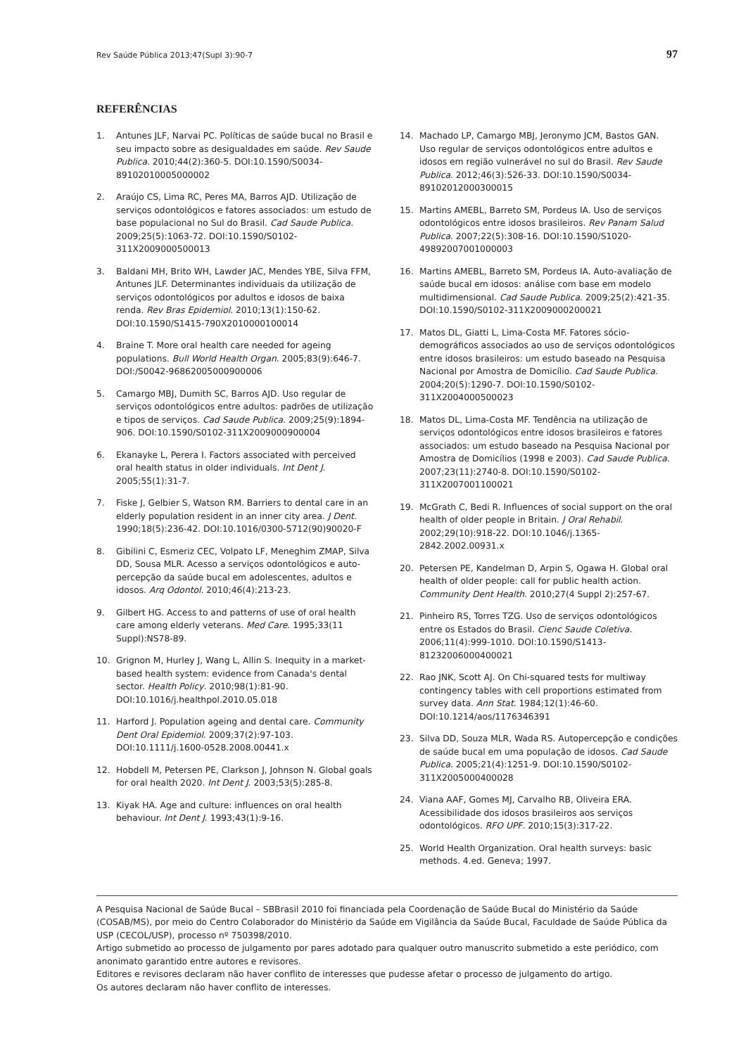Rev Saúde Pública 2013;47(Supl 3):90-7 97
REFERÊNCIAS
1. Antunes JLF, Narvai PC. Políticas de saúde bucal no Brasil e seu impacto sobre as desigualdades em saúde. Rev Saude Publica. 2010;44(2):360-5. DOI:10.1590/S0034-89102010005000002
2. Araújo CS, Lima RC, Peres MA, Barros AJD. Utilização de serviços odontológicos e fatores associados: um estudo de base populacional no Sul do Brasil. Cad Saude Publica. 2009;25(5):1063-72. DOI:10.1590/S0102-311X2009000500013
3. Baldani MH, Brito WH, Lawder JAC, Mendes YBE, Silva FFM, Antunes JLF. Determinantes individuais da utilização de serviços odontológicos por adultos e idosos de baixa renda. Rev Bras Epidemiol. 2010;13(1):150-62. DOI:10.1590/S1415-790X2010000100014
4. Braine T. More oral health care needed for ageing populations. Bull World Health Organ. 2005;83(9):646-7. DOI:/S0042-96862005000900006
5. Camargo MBJ, Dumith SC, Barros AJD. Uso regular de serviços odontológicos entre adultos: padrões de utilização e tipos de serviços. Cad Saude Publica. 2009;25(9):1894-906. DOI:10.1590/S0102-311X2009000900004
6. Ekanayke L, Perera I. Factors associated with perceived oral health status in older individuals. Int Dent J. 2005;55(1):31-7.
7. Fiske J, Gelbier S, Watson RM. Barriers to dental care in an elderly population resident in an inner city area. J Dent. 1990;18(5):236-42. DOI:10.1016/0300-5712(90)90020-F
8. Gibilini C, Esmeriz CEC, Volpato LF, Meneghim ZMAP, Silva DD, Sousa MLR. Acesso a serviços odontológicos e auto-percepção da saúde bucal em adolescentes, adultos e idosos. Arq Odontol. 2010;46(4):213-23.
9. Gilbert HG. Access to and patterns of use of oral health care among elderly veterans. Med Care. 1995;33(11 Suppl):NS78-89.
10. Grignon M, Hurley J, Wang L, Allin S. Inequity in a market-based health system: evidence from Canada's dental sector. Health Policy. 2010;98(1):81-90. DOI:10.1016/j.healthpol.2010.05.018
11. Harford J. Population ageing and dental care. Community Dent Oral Epidemiol. 2009;37(2):97-103. DOI:10.1111/j.1600-0528.2008.00441.x
12. Hobdell M, Petersen PE, Clarkson J, Johnson N. Global goals for oral health 2020. Int Dent J. 2003;53(5):285-8.
13. Kiyak HA. Age and culture: influences on oral health behaviour. Int Dent J. 1993;43(1):9-16.
14. Machado LP, Camargo MBJ, Jeronymo JCM, Bastos GAN. Uso regular de serviços odontológicos entre adultos e idosos em região vulnerável no sul do Brasil. Rev Saude Publica. 2012;46(3):526-33. DOI:10.1590/S0034-89102012000300015
15. Martins AMEBL, Barreto SM, Pordeus IA. Uso de serviços odontológicos entre idosos brasileiros. Rev Panam Salud Publica. 2007;22(5):308-16. DOI:10.1590/S1020-49892007001000003
16. Martins AMEBL, Barreto SM, Pordeus IA. Auto-avaliação de saúde bucal em idosos: análise com base em modelo multidimensional. Cad Saude Publica. 2009;25(2):421-35. DOI:10.1590/S0102-311X2009000200021
17. Matos DL, Giatti L, Lima-Costa MF. Fatores sócio-demográficos associados ao uso de serviços odontológicos entre idosos brasileiros: um estudo baseado na Pesquisa Nacional por Amostra de Domicílio. Cad Saude Publica. 2004;20(5):1290-7. DOI:10.1590/S0102-311X2004000500023
18. Matos DL, Lima-Costa MF. Tendência na utilização de serviços odontológicos entre idosos brasileiros e fatores associados: um estudo baseado na Pesquisa Nacional por Amostra de Domicílios (1998 e 2003). Cad Saude Publica. 2007;23(11):2740-8. DOI:10.1590/S0102-311X2007001100021
19. McGrath C, Bedi R. Influences of social support on the oral health of older people in Britain. J Oral Rehabil. 2002;29(10):918-22. DOI:10.1046/j.1365-2842.2002.00931.x
20. Petersen PE, Kandelman D, Arpin S, Ogawa H. Global oral health of older people: call for public health action. Community Dent Health. 2010;27(4 Suppl 2):257-67.
21. Pinheiro RS, Torres TZG. Uso de serviços odontológicos entre os Estados do Brasil. Cienc Saude Coletiva. 2006;11(4):999-1010. DOI:10.1590/S1413-81232006000400021
22. Rao JNK, Scott AJ. On Chi-squared tests for multiway contingency tables with cell proportions estimated from survey data. Ann Stat. 1984;12(1):46-60. DOI:10.1214/aos/1176346391
23. Silva DD, Souza MLR, Wada RS. Autopercepção e condições de saúde bucal em uma população de idosos. Cad Saude Publica. 2005;21(4):1251-9. DOI:10.1590/S0102-311X2005000400028
24. Viana AAF, Gomes MJ, Carvalho RB, Oliveira ERA. Acessibilidade dos idosos brasileiros aos serviços odontológicos. RFO UPF. 2010;15(3):317-22.
25. World Health Organization. Oral health surveys: basic methods. 4.ed. Geneva; 1997.
A Pesquisa Nacional de Saúde Bucal – SBBrasil 2010 foi financiada pela Coordenação de Saúde Bucal do Ministério da Saúde (COSAB/MS), por meio do Centro Colaborador do Ministério da Saúde em Vigilância da Saúde Bucal, Faculdade de Saúde Pública da USP (CECOL/USP), processo nº 750398/2010.
Artigo submetido ao processo de julgamento por pares adotado para qualquer outro manuscrito submetido a este periódico, com anonimato garantido entre autores e revisores.
Editores e revisores declaram não haver conflito de interesses que pudesse afetar o processo de julgamento do artigo.
Os autores declaram não haver conflito de interesses.